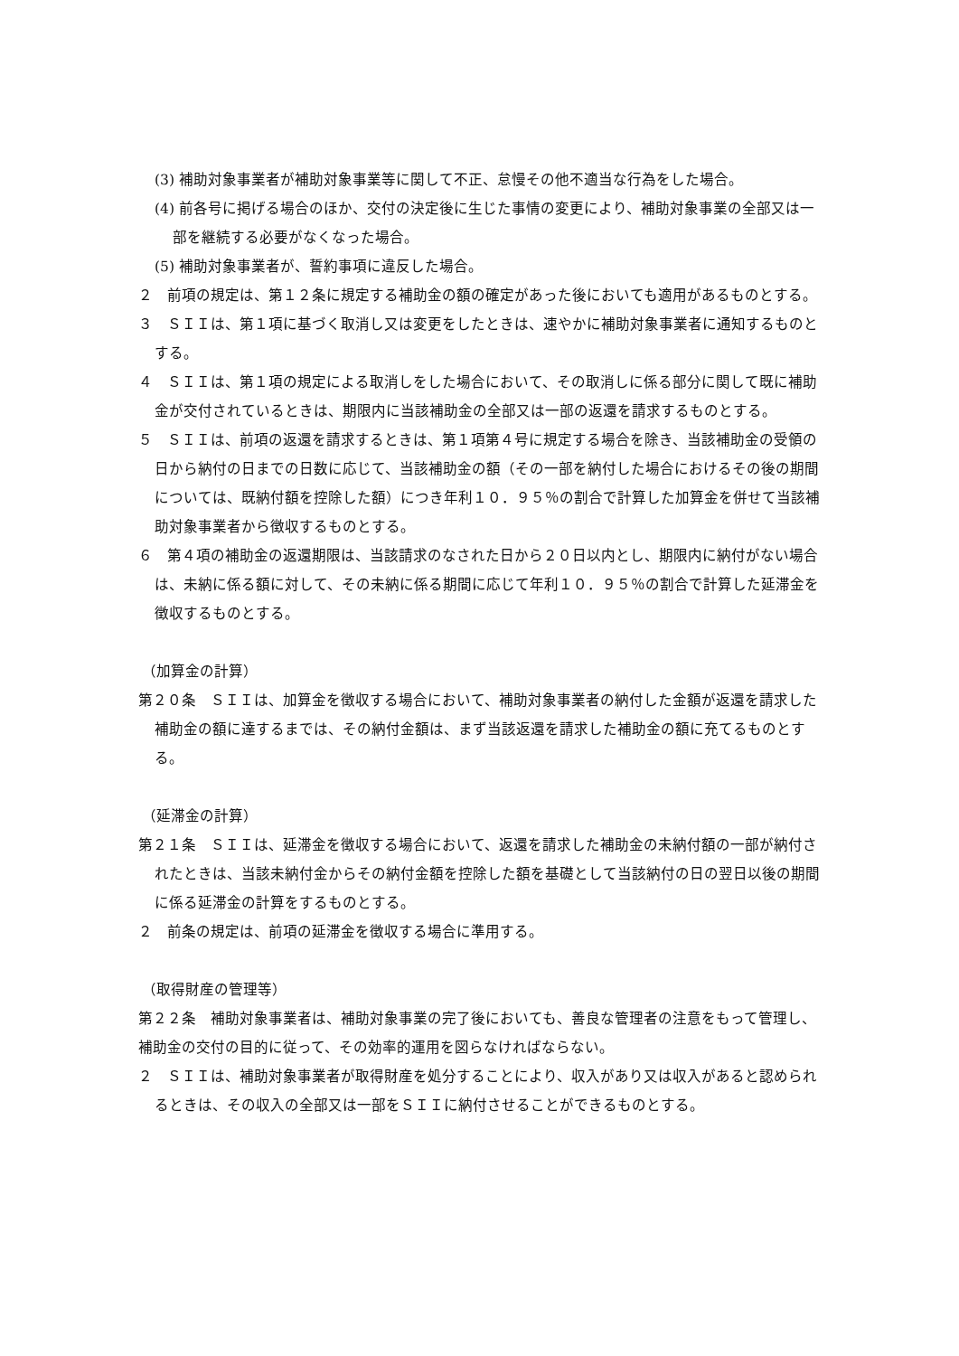(3) 補助対象事業者が補助対象事業等に関して不正、怠慢その他不適当な行為をした場合。
(4) 前各号に掲げる場合のほか、交付の決定後に生じた事情の変更により、補助対象事業の全部又は一部を継続する必要がなくなった場合。
(5) 補助対象事業者が、誓約事項に違反した場合。
２　前項の規定は、第１２条に規定する補助金の額の確定があった後においても適用があるものとする。
３　ＳＩＩは、第１項に基づく取消し又は変更をしたときは、速やかに補助対象事業者に通知するものとする。
４　ＳＩＩは、第１項の規定による取消しをした場合において、その取消しに係る部分に関して既に補助金が交付されているときは、期限内に当該補助金の全部又は一部の返還を請求するものとする。
５　ＳＩＩは、前項の返還を請求するときは、第１項第４号に規定する場合を除き、当該補助金の受領の日から納付の日までの日数に応じて、当該補助金の額（その一部を納付した場合におけるその後の期間については、既納付額を控除した額）につき年利１０．９５％の割合で計算した加算金を併せて当該補助対象事業者から徴収するものとする。
６　第４項の補助金の返還期限は、当該請求のなされた日から２０日以内とし、期限内に納付がない場合は、未納に係る額に対して、その未納に係る期間に応じて年利１０．９５％の割合で計算した延滞金を徴収するものとする。
（加算金の計算）
第２０条　ＳＩＩは、加算金を徴収する場合において、補助対象事業者の納付した金額が返還を請求した補助金の額に達するまでは、その納付金額は、まず当該返還を請求した補助金の額に充てるものとする。
（延滞金の計算）
第２１条　ＳＩＩは、延滞金を徴収する場合において、返還を請求した補助金の未納付額の一部が納付されたときは、当該未納付金からその納付金額を控除した額を基礎として当該納付の日の翌日以後の期間に係る延滞金の計算をするものとする。
２　前条の規定は、前項の延滞金を徴収する場合に準用する。
（取得財産の管理等）
第２２条　補助対象事業者は、補助対象事業の完了後においても、善良な管理者の注意をもって管理し、補助金の交付の目的に従って、その効率的運用を図らなければならない。
２　ＳＩＩは、補助対象事業者が取得財産を処分することにより、収入があり又は収入があると認められるときは、その収入の全部又は一部をＳＩＩに納付させることができるものとする。